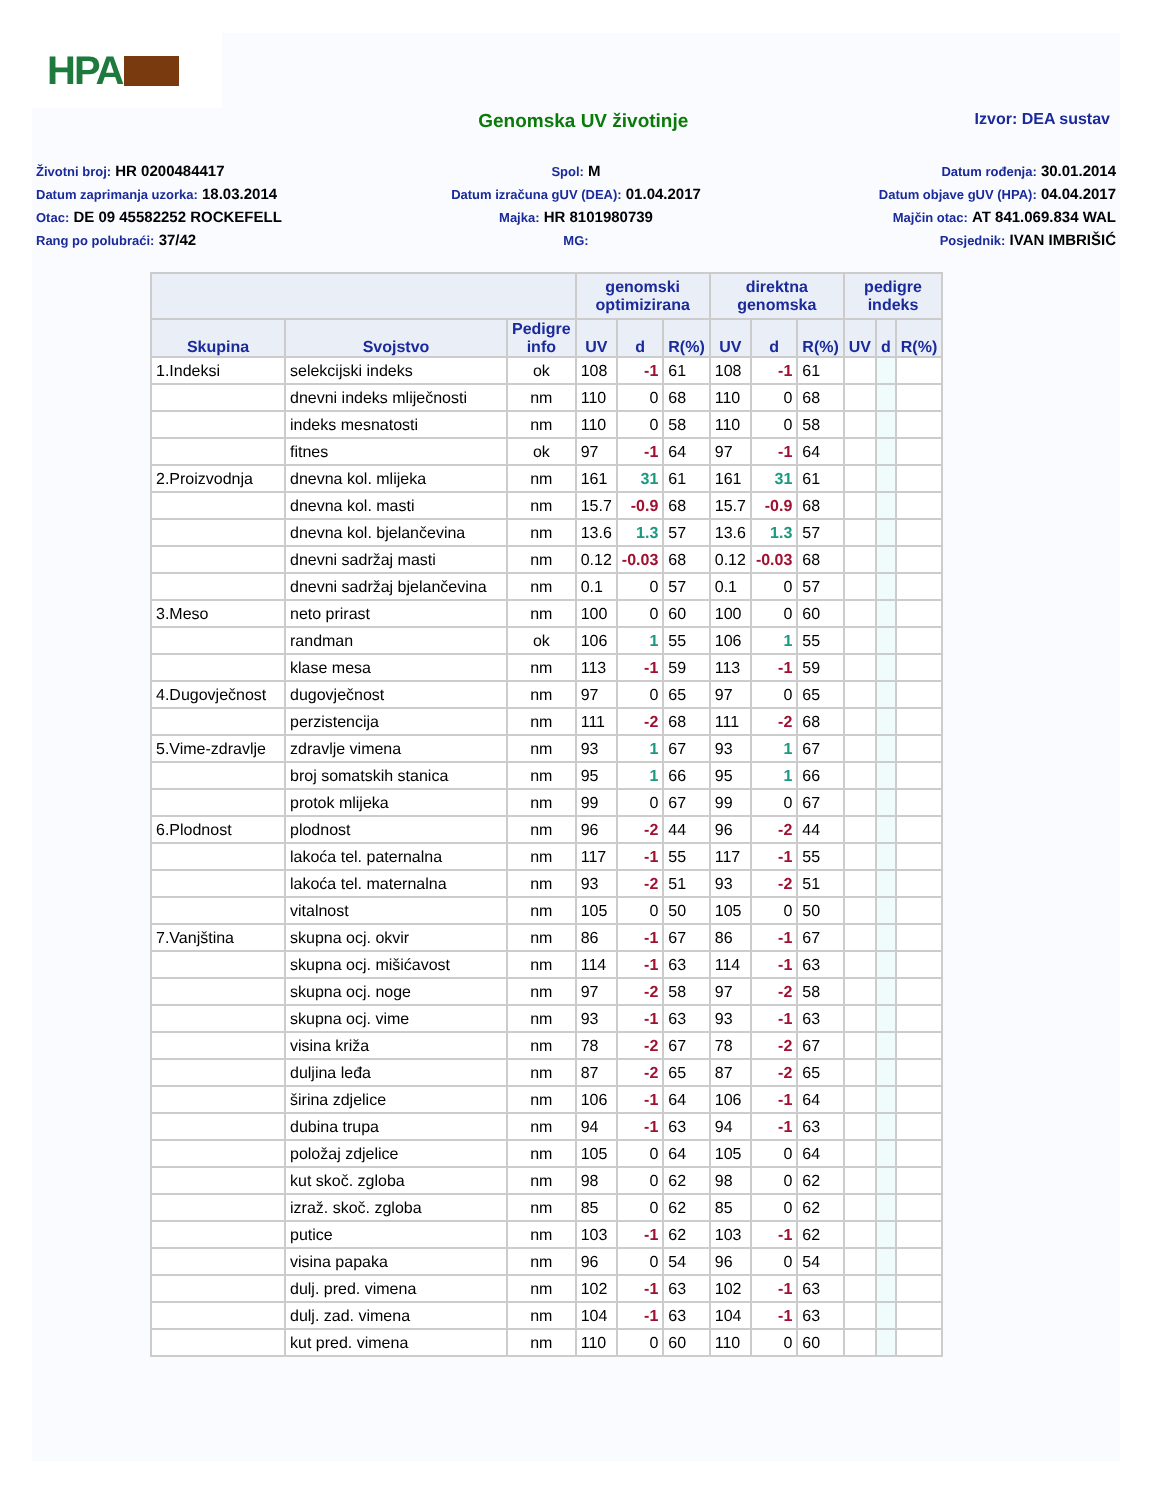HPA
Genomska UV životinje
Izvor: DEA sustav
Životni broj: HR 0200484417
Spol: M
Datum rođenja: 30.01.2014
Datum zaprimanja uzorka: 18.03.2014
Datum izračuna gUV (DEA): 01.04.2017
Datum objave gUV (HPA): 04.04.2017
Otac: DE 09 45582252 ROCKEFELL
Majka: HR 8101980739
Majčin otac: AT 841.069.834 WAL
Rang po polubraći: 37/42
MG:
Posjednik: IVAN IMBRIŠIĆ
| | | | genomski optimizirana | | | direktna genomska | | | pedigre indeks | | |
| --- | --- | --- | --- | --- | --- | --- | --- | --- | --- | --- | --- |
| Skupina | Svojstvo | Pedigre info | UV | d | R(%) | UV | d | R(%) | UV | d | R(%) |
| 1.Indeksi | selekcijski indeks | ok | 108 | -1 | 61 | 108 | -1 | 61 | | | |
| | dnevni indeks mliječnosti | nm | 110 | 0 | 68 | 110 | 0 | 68 | | | |
| | indeks mesnatosti | nm | 110 | 0 | 58 | 110 | 0 | 58 | | | |
| | fitnes | ok | 97 | -1 | 64 | 97 | -1 | 64 | | | |
| 2.Proizvodnja | dnevna kol. mlijeka | nm | 161 | 31 | 61 | 161 | 31 | 61 | | | |
| | dnevna kol. masti | nm | 15.7 | -0.9 | 68 | 15.7 | -0.9 | 68 | | | |
| | dnevna kol. bjelančevina | nm | 13.6 | 1.3 | 57 | 13.6 | 1.3 | 57 | | | |
| | dnevni sadržaj masti | nm | 0.12 | -0.03 | 68 | 0.12 | -0.03 | 68 | | | |
| | dnevni sadržaj bjelančevina | nm | 0.1 | 0 | 57 | 0.1 | 0 | 57 | | | |
| 3.Meso | neto prirast | nm | 100 | 0 | 60 | 100 | 0 | 60 | | | |
| | randman | ok | 106 | 1 | 55 | 106 | 1 | 55 | | | |
| | klase mesa | nm | 113 | -1 | 59 | 113 | -1 | 59 | | | |
| 4.Dugovječnost | dugovječnost | nm | 97 | 0 | 65 | 97 | 0 | 65 | | | |
| | perzistencija | nm | 111 | -2 | 68 | 111 | -2 | 68 | | | |
| 5.Vime-zdravlje | zdravlje vimena | nm | 93 | 1 | 67 | 93 | 1 | 67 | | | |
| | broj somatskih stanica | nm | 95 | 1 | 66 | 95 | 1 | 66 | | | |
| | protok mlijeka | nm | 99 | 0 | 67 | 99 | 0 | 67 | | | |
| 6.Plodnost | plodnost | nm | 96 | -2 | 44 | 96 | -2 | 44 | | | |
| | lakoća tel. paternalna | nm | 117 | -1 | 55 | 117 | -1 | 55 | | | |
| | lakoća tel. maternalna | nm | 93 | -2 | 51 | 93 | -2 | 51 | | | |
| | vitalnost | nm | 105 | 0 | 50 | 105 | 0 | 50 | | | |
| 7.Vanjština | skupna ocj. okvir | nm | 86 | -1 | 67 | 86 | -1 | 67 | | | |
| | skupna ocj. mišićavost | nm | 114 | -1 | 63 | 114 | -1 | 63 | | | |
| | skupna ocj. noge | nm | 97 | -2 | 58 | 97 | -2 | 58 | | | |
| | skupna ocj. vime | nm | 93 | -1 | 63 | 93 | -1 | 63 | | | |
| | visina križa | nm | 78 | -2 | 67 | 78 | -2 | 67 | | | |
| | duljina leđa | nm | 87 | -2 | 65 | 87 | -2 | 65 | | | |
| | širina zdjelice | nm | 106 | -1 | 64 | 106 | -1 | 64 | | | |
| | dubina trupa | nm | 94 | -1 | 63 | 94 | -1 | 63 | | | |
| | položaj zdjelice | nm | 105 | 0 | 64 | 105 | 0 | 64 | | | |
| | kut skoč. zgloba | nm | 98 | 0 | 62 | 98 | 0 | 62 | | | |
| | izraž. skoč. zgloba | nm | 85 | 0 | 62 | 85 | 0 | 62 | | | |
| | putice | nm | 103 | -1 | 62 | 103 | -1 | 62 | | | |
| | visina papaka | nm | 96 | 0 | 54 | 96 | 0 | 54 | | | |
| | dulj. pred. vimena | nm | 102 | -1 | 63 | 102 | -1 | 63 | | | |
| | dulj. zad. vimena | nm | 104 | -1 | 63 | 104 | -1 | 63 | | | |
| | kut pred. vimena | nm | 110 | 0 | 60 | 110 | 0 | 60 | | | |